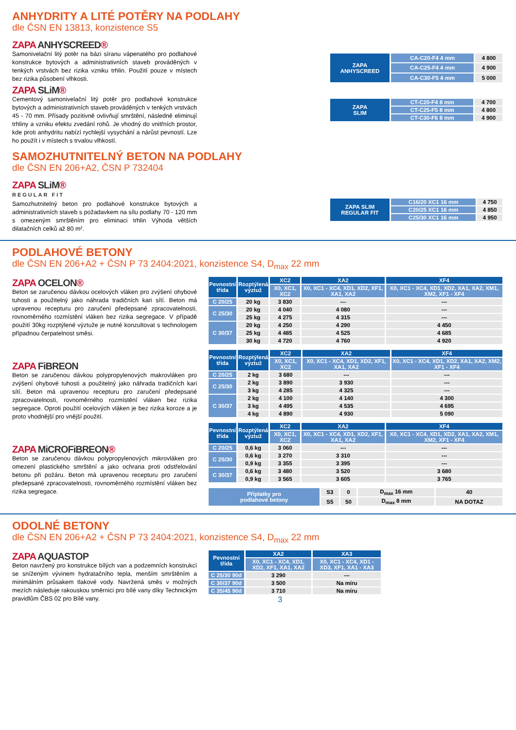ANHYDRITY A LITÉ POTĚRY NA PODLAHY
dle ČSN EN 13813, konzistence S5
ZAPA ANHYSCREED®
Samonivelační litý potěr na bázi síranu vápenatého pro podlahové konstrukce bytových a administrativních staveb prováděných v tenkých vrstvách bez rizika vzniku trhlin. Použití pouze v místech bez rizika působení vlhkosti.
| ZAPA ANHYSCREED | CA-C20-F4 4 mm | 4 800 |
| | CA-C25-F4 4 mm | 4 900 |
| | CA-C30-F5 4 mm | 5 000 |
ZAPA SLiM®
Cementový samonivelační litý potěr pro podlahové konstrukce bytových a administrativních staveb prováděných v tenkých vrstvách 45 - 70 mm. Přísady pozitivně ovlivňují smrštění, následně eliminují trhliny a vzniku efektu zvedání rohů. Je vhodný do vnitřních prostor, kde proti anhydritu nabízí rychlejší vysychání a nárůst pevností. Lze ho použít i v místech s trvalou vlhkostí.
| ZAPA SLIM | CT-C20-F4 8 mm | 4 700 |
| | CT-C25-F5 8 mm | 4 800 |
| | CT-C30-F6 8 mm | 4 900 |
SAMOZHUTNITELNÝ BETON NA PODLAHY
dle ČSN EN 206+A2, ČSN P 732404
ZAPA SLiM®
REGULAR FIT
Samozhutnitelný beton pro podlahové konstrukce bytových a administrativních staveb s požadavkem na sílu podlahy 70 - 120 mm s omezeným smrštěním pro eliminaci trhlin Výhoda větších dilatačních celků až 80 m².
| ZAPA SLIM REGULAR FIT | C16/20 XC1 16 mm | 4 750 |
| | C20/25 XC1 16 mm | 4 850 |
| | C25/30 XC1 16 mm | 4 950 |
PODLAHOVÉ BETONY
dle ČSN EN 206+A2 + ČSN P 73 2404:2021, konzistence S4, D<sub>max</sub> 22 mm
ZAPA OCELON®
Beton se zaručenou dávkou ocelových vláken pro zvýšení ohybové tuhosti a použitelný jako náhrada tradičních kari sítí. Beton má upravenou recepturu pro zaručení předepsané zpracovatelnosti, rovnoměrného rozmístění vláken bez rizika segregace. V případě použití 30kg rozptýlené výztuže je nutné konzultovat s technologem případnou čerpatelnost směsi.
ZAPA FiBREON
Beton se zaručenou dávkou polypropylenových makrovláken pro zvýšení ohybové tuhosti a použitelný jako náhrada tradičních kari sítí. Beton má upravenou recepturu pro zaručení předepsané zpracovatelnosti, rovnoměrného rozmístění vláken bez rizika segregace. Oproti použití ocelových vláken je bez rizika koroze a je proto vhodnější pro vnější použití.
ZAPA MiCROFiBREON®
Beton se zaručenou dávkou polypropylenových mikrovláken pro omezení plastického smrštění a jako ochrana proti odstřelování betonu při požáru. Beton má upravenou recepturu pro zaručení předepsané zpracovatelnosti, rovnoměrného rozmístění vláken bez rizika segregace.
| Pevnostní třída | Rozptýlená výztuž | XC2 | XA2 | XF4 |
| --- | --- | --- | --- | --- |
| | | X0, XC1, XC2 | X0, XC1 - XC4, XD1, XD2, XF1, XA1, XA2 | X0, XC1 - XC4, XD1, XD2, XA1, XA2, XM1, XM2, XF1 - XF4 |
| C 20/25 | 20 kg | 3 830 | --- | --- |
| C 25/30 | 20 kg | 4 040 | 4 080 | --- |
| | 25 kg | 4 275 | 4 315 | --- |
| C 30/37 | 20 kg | 4 250 | 4 290 | 4 450 |
| | 25 kg | 4 485 | 4 525 | 4 685 |
| | 30 kg | 4 720 | 4 760 | 4 920 |
| Pevnostní třída | Rozptýlená výztuž | XC2 | XA2 | XF4 |
| --- | --- | --- | --- | --- |
| | | X0, XC1, XC2 | X0, XC1 - XC4, XD1, XD2, XF1, XA1, XA2 | X0, XC1 - XC4, XD1, XD2, XA1, XA2, XM2, XF1 - XF4 |
| C 20/25 | 2 kg | 3 680 | --- | --- |
| C 25/30 | 2 kg | 3 890 | 3 930 | --- |
| | 3 kg | 4 285 | 4 325 | --- |
| C 30/37 | 2 kg | 4 100 | 4 140 | 4 300 |
| | 3 kg | 4 495 | 4 535 | 4 695 |
| | 4 kg | 4 890 | 4 930 | 5 090 |
| Pevnostní třída | Rozptýlená výztuž | XC2 | XA2 | XF4 |
| --- | --- | --- | --- | --- |
| | | X0, XC1, XC2 | X0, XC1 - XC4, XD1, XD2, XF1, XA1, XA2 | X0, XC1 - XC4, XD1, XD2, XA1, XA2, XM1, XM2, XF1 - XF4 |
| C 20/25 | 0,6 kg | 3 060 | --- | --- |
| C 25/30 | 0,6 kg | 3 270 | 3 310 | --- |
| | 0,9 kg | 3 355 | 3 395 | --- |
| C 30/37 | 0,6 kg | 3 480 | 3 520 | 3 680 |
| | 0,9 kg | 3 565 | 3 605 | 3 765 |
| Příplatky pro podlahové betony | S3 | 0 | D<sub>max</sub> 16 mm | 40 |
| | S5 | 50 | D<sub>max</sub> 8 mm | NA DOTAZ |
ODOLNÉ BETONY
dle ČSN EN 206+A2 + ČSN P 73 2404:2021, konzistence S4, D<sub>max</sub> 22 mm
ZAPA AQUASTOP
Beton navržený pro konstrukce bílých van a podzemních konstrukcí se sníženým vývinem hydratačního tepla, menším smrštěním a minimálním průsakem tlakové vody. Navržená směs v možných mezích následuje rakouskou směrnici pro bílé vany díky Technickým pravidlům ČBS 02 pro Bílé vany.
| Pevnostní třída | XA2 | XA3 |
| --- | --- | --- |
| | X0, XC1 - XC4, XD1, XD2, XF1, XA1, XA2 | X0, XC1 - XC4, XD1 - XD3, XF1, XA1 - XA3 |
| C 25/30 90d | 3 290 | --- |
| C 30/37 90d | 3 500 | Na míru |
| C 35/45 90d | 3 710 | Na míru |
3